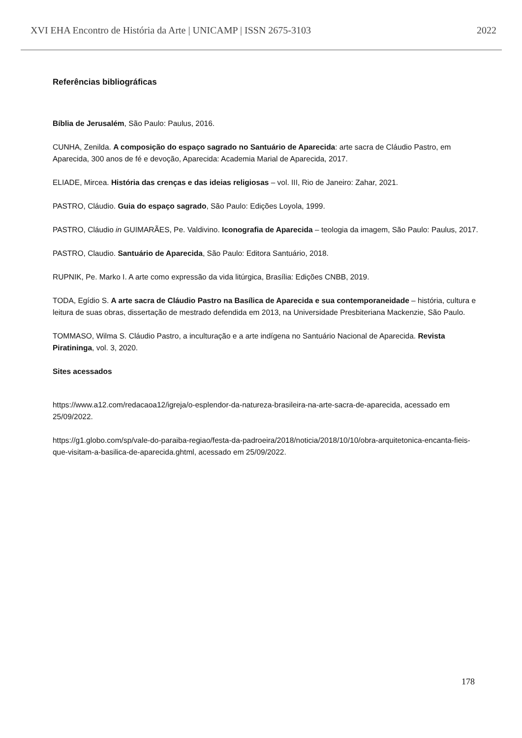XVI EHA Encontro de História da Arte | UNICAMP | ISSN 2675-3103 2022
Referências bibliográficas
Bíblia de Jerusalém, São Paulo: Paulus, 2016.
CUNHA, Zenilda. A composição do espaço sagrado no Santuário de Aparecida: arte sacra de Cláudio Pastro, em Aparecida, 300 anos de fé e devoção, Aparecida: Academia Marial de Aparecida, 2017.
ELIADE, Mircea. História das crenças e das ideias religiosas – vol. III, Rio de Janeiro: Zahar, 2021.
PASTRO, Cláudio. Guia do espaço sagrado, São Paulo: Edições Loyola, 1999.
PASTRO, Cláudio in GUIMARÃES, Pe. Valdivino. Iconografia de Aparecida – teologia da imagem, São Paulo: Paulus, 2017.
PASTRO, Claudio. Santuário de Aparecida, São Paulo: Editora Santuário, 2018.
RUPNIK, Pe. Marko I. A arte como expressão da vida litúrgica, Brasília: Edições CNBB, 2019.
TODA, Egídio S. A arte sacra de Cláudio Pastro na Basílica de Aparecida e sua contemporaneidade – história, cultura e leitura de suas obras, dissertação de mestrado defendida em 2013, na Universidade Presbiteriana Mackenzie, São Paulo.
TOMMASO, Wilma S. Cláudio Pastro, a inculturação e a arte indígena no Santuário Nacional de Aparecida. Revista Piratininga, vol. 3, 2020.
Sites acessados
https://www.a12.com/redacaoa12/igreja/o-esplendor-da-natureza-brasileira-na-arte-sacra-de-aparecida, acessado em 25/09/2022.
https://g1.globo.com/sp/vale-do-paraiba-regiao/festa-da-padroeira/2018/noticia/2018/10/10/obra-arquitetonica-encanta-fieis-que-visitam-a-basilica-de-aparecida.ghtml, acessado em 25/09/2022.
178